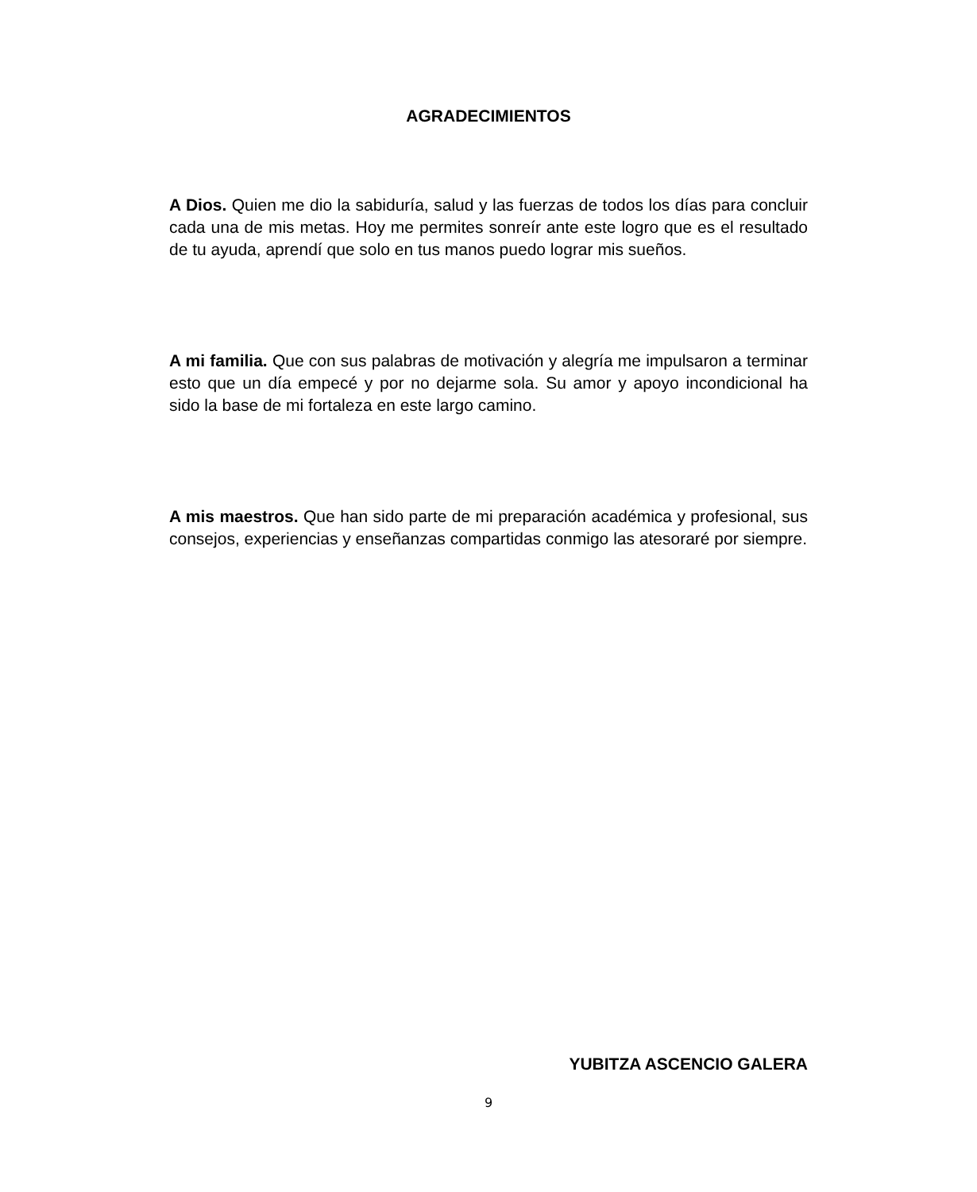AGRADECIMIENTOS
A Dios. Quien me dio la sabiduría, salud y las fuerzas de todos los días para concluir cada una de mis metas. Hoy me permites sonreír ante este logro que es el resultado de tu ayuda, aprendí que solo en tus manos puedo lograr mis sueños.
A mi familia. Que con sus palabras de motivación y alegría me impulsaron a terminar esto que un día empecé y por no dejarme sola. Su amor y apoyo incondicional ha sido la base de mi fortaleza en este largo camino.
A mis maestros. Que han sido parte de mi preparación académica y profesional, sus consejos, experiencias y enseñanzas compartidas conmigo las atesoraré por siempre.
YUBITZA ASCENCIO GALERA
9